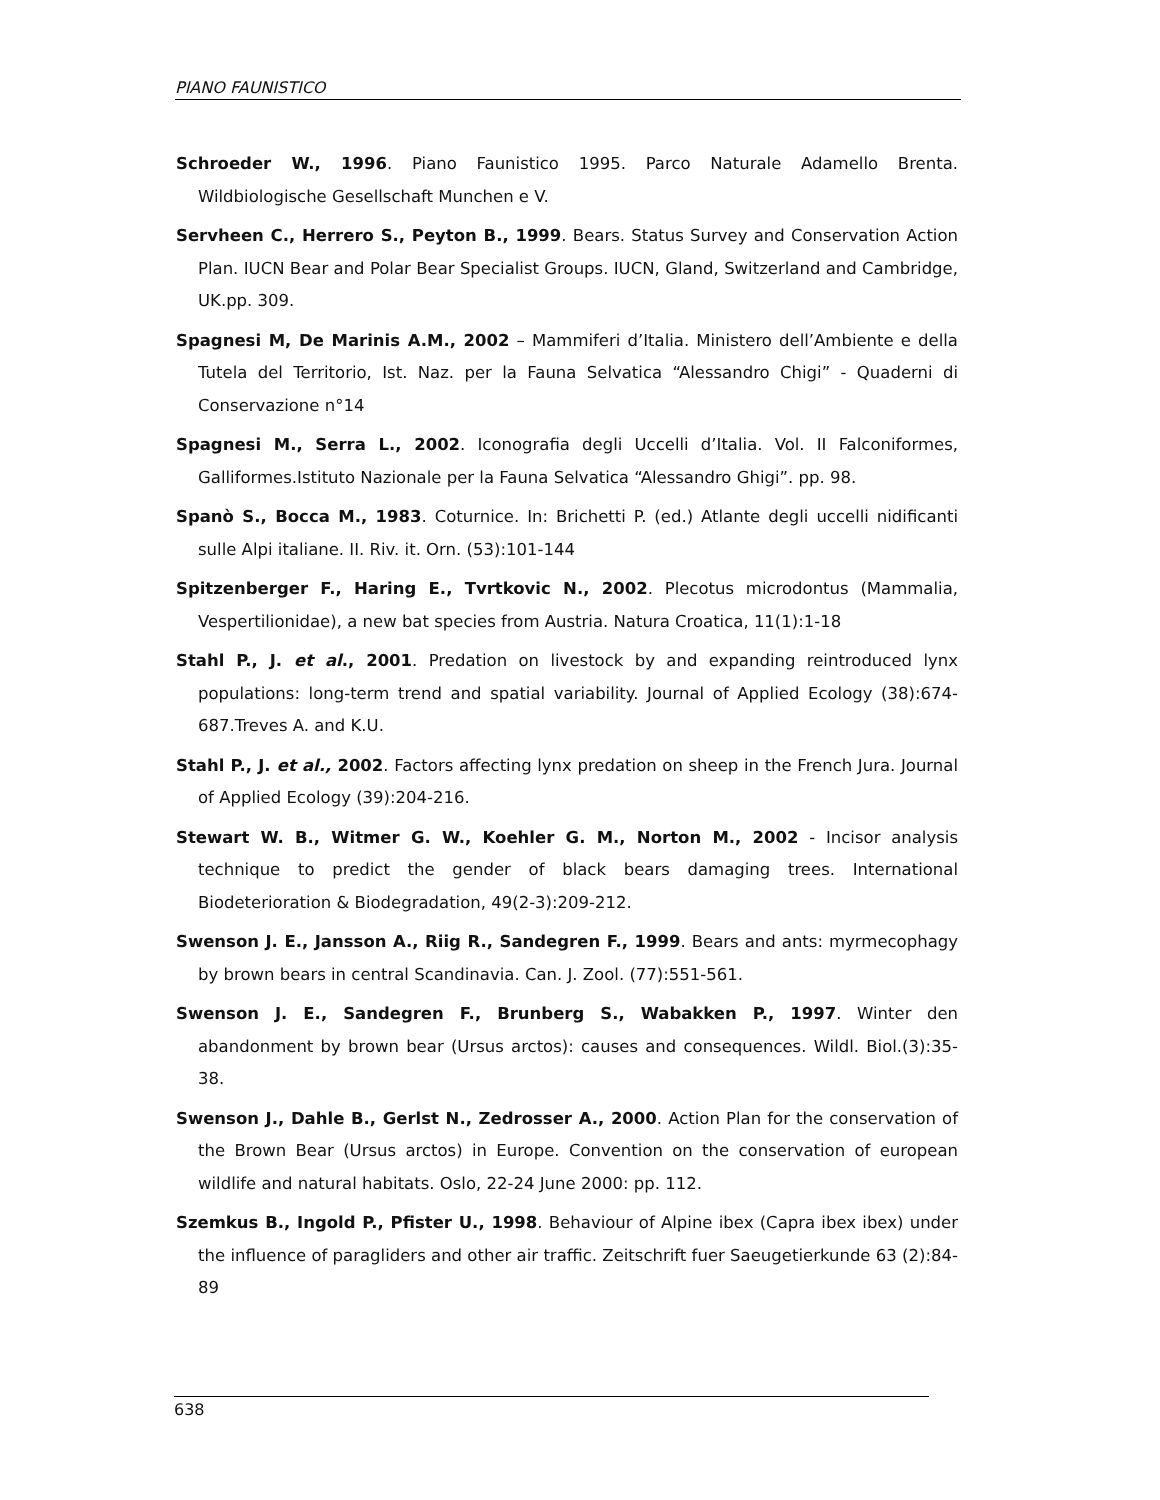PIANO FAUNISTICO
Schroeder W., 1996. Piano Faunistico 1995. Parco Naturale Adamello Brenta. Wildbiologische Gesellschaft Munchen e V.
Servheen C., Herrero S., Peyton B., 1999. Bears. Status Survey and Conservation Action Plan. IUCN Bear and Polar Bear Specialist Groups. IUCN, Gland, Switzerland and Cambridge, UK.pp. 309.
Spagnesi M, De Marinis A.M., 2002 – Mammiferi d’Italia. Ministero dell’Ambiente e della Tutela del Territorio, Ist. Naz. per la Fauna Selvatica “Alessandro Chigi” - Quaderni di Conservazione n°14
Spagnesi M., Serra L., 2002. Iconografia degli Uccelli d’Italia. Vol. II Falconiformes, Galliformes.Istituto Nazionale per la Fauna Selvatica “Alessandro Ghigi”. pp. 98.
Spanò S., Bocca M., 1983. Coturnice. In: Brichetti P. (ed.) Atlante degli uccelli nidificanti sulle Alpi italiane. II. Riv. it. Orn. (53):101-144
Spitzenberger F., Haring E., Tvrtkovic N., 2002. Plecotus microdontus (Mammalia, Vespertilionidae), a new bat species from Austria. Natura Croatica, 11(1):1-18
Stahl P., J. et al., 2001. Predation on livestock by and expanding reintroduced lynx populations: long-term trend and spatial variability. Journal of Applied Ecology (38):674-687.Treves A. and K.U.
Stahl P., J. et al., 2002. Factors affecting lynx predation on sheep in the French Jura. Journal of Applied Ecology (39):204-216.
Stewart W. B., Witmer G. W., Koehler G. M., Norton M., 2002 - Incisor analysis technique to predict the gender of black bears damaging trees. International Biodeterioration & Biodegradation, 49(2-3):209-212.
Swenson J. E., Jansson A., Riig R., Sandegren F., 1999. Bears and ants: myrmecophagy by brown bears in central Scandinavia. Can. J. Zool. (77):551-561.
Swenson J. E., Sandegren F., Brunberg S., Wabakken P., 1997. Winter den abandonment by brown bear (Ursus arctos): causes and consequences. Wildl. Biol.(3):35-38.
Swenson J., Dahle B., Gerlst N., Zedrosser A., 2000. Action Plan for the conservation of the Brown Bear (Ursus arctos) in Europe. Convention on the conservation of european wildlife and natural habitats. Oslo, 22-24 June 2000: pp. 112.
Szemkus B., Ingold P., Pfister U., 1998. Behaviour of Alpine ibex (Capra ibex ibex) under the influence of paragliders and other air traffic. Zeitschrift fuer Saeugetierkunde 63 (2):84-89
638